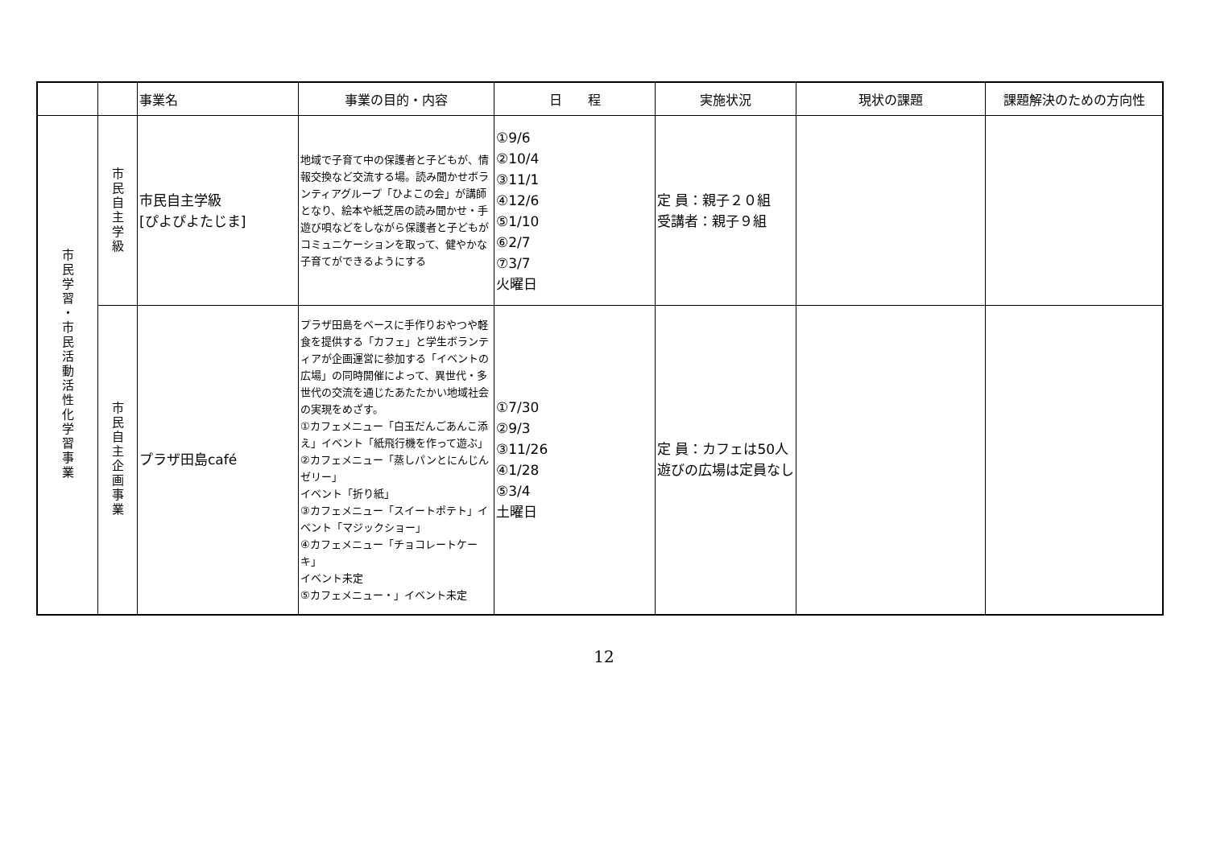| | | 事業名 | 事業の目的・内容 | 日 程 | 実施状況 | 現状の課題 | 課題解決のための方向性 |
| --- | --- | --- | --- | --- | --- | --- | --- |
| 市民学習・市民活動活性化学習事業 | 市民自主学級 | 市民自主学級 [ぴよぴよたじま] | 地域で子育て中の保護者と子どもが、情報交換など交流する場。読み聞かせボランティアグループ「ひよこの会」が講師となり、絵本や紙芝居の読み聞かせ・手遊び唄などをしながら保護者と子どもがコミュニケーションを取って、健やかな子育てができるようにする | ①9/6 ②10/4 ③11/1 ④12/6 ⑤1/10 ⑥2/7 ⑦3/7 火曜日 | 定 員：親子２０組 受講者：親子９組 | | |
| | 市民自主企画事業 | プラザ田島café | プラザ田島をベースに手作りおやつや軽食を提供する「カフェ」と学生ボランティアが企画運営に参加する「イベントの広場」の同時開催によって、異世代・多世代の交流を通じたあたたかい地域社会の実現をめざす。 ①カフェメニュー「白玉だんごあんこ添え」イベント「紙飛行機を作って遊ぶ」 ②カフェメニュー「蒸しパンとにんじんゼリー」 イベント「折り紙」 ③カフェメニュー「スイートポテト」イベント「マジックショー」 ④カフェメニュー「チョコレートケーキ」 イベント未定 ⑤カフェメニュー・」イベント未定 | ①7/30 ②9/3 ③11/26 ④1/28 ⑤3/4 土曜日 | 定 員：カフェは50人 遊びの広場は定員なし | | |
12